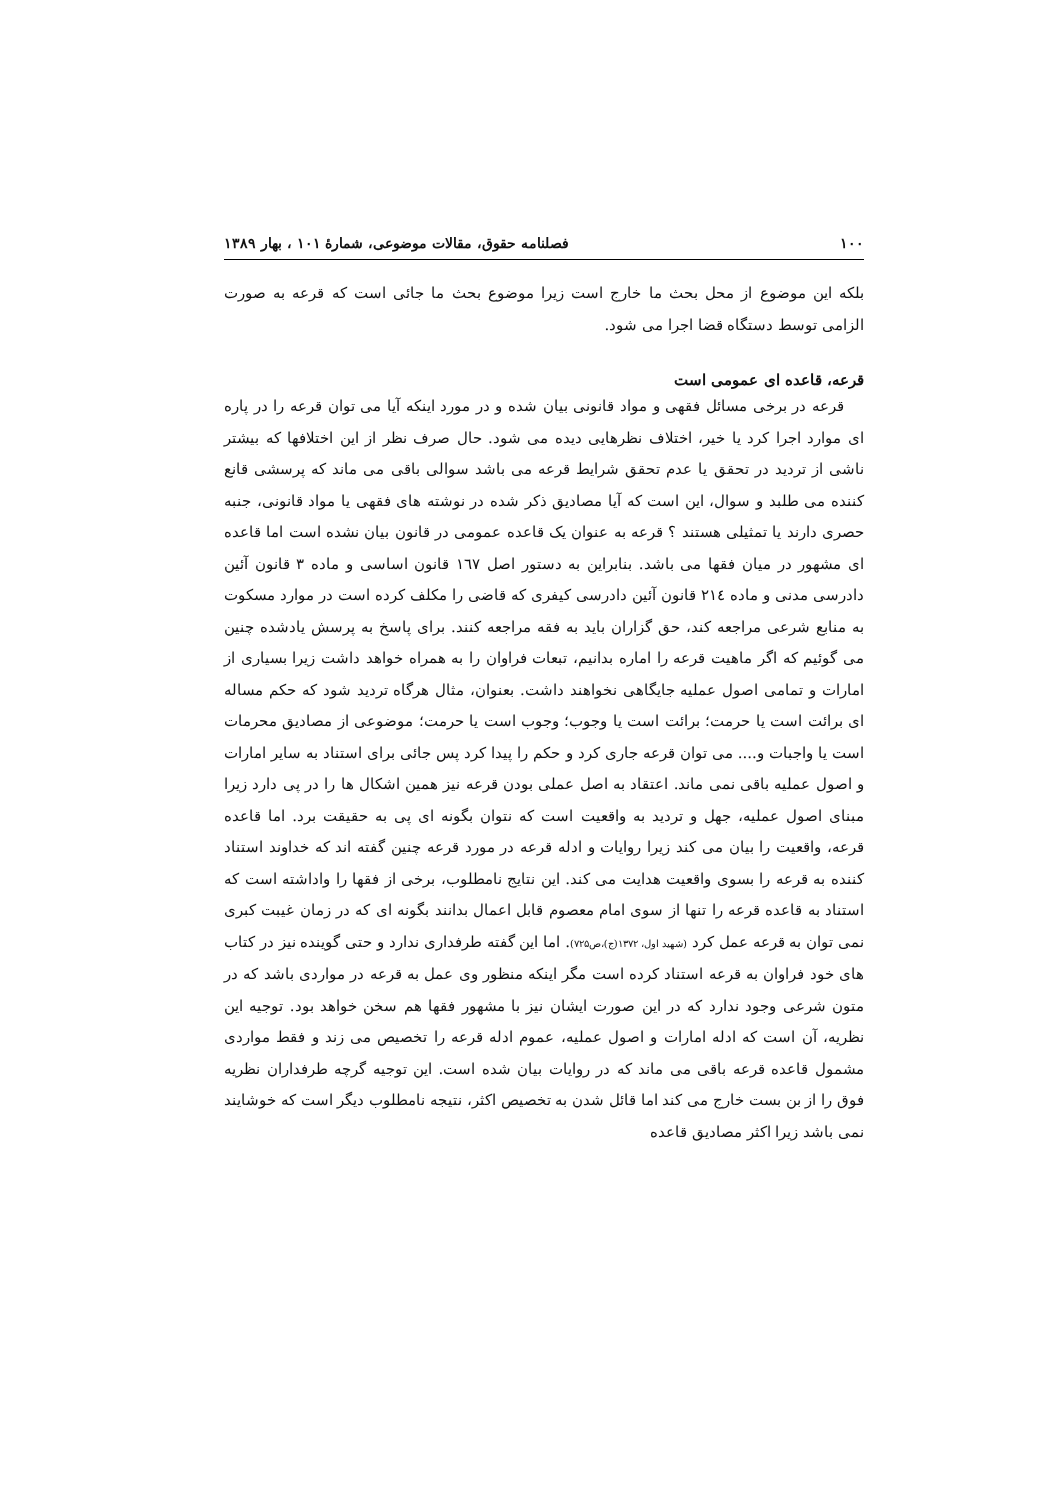۱۰۰ فصلنامه حقوق، مقالات موضوعی، شمارهٔ ۱۰۱ ، بهار ۱۳۸۹
بلکه این موضوع از محل بحث ما خارج است زیرا موضوع بحث ما جائی است که قرعه به صورت الزامی توسط دستگاه قضا اجرا می شود.
قرعه، قاعده ای عمومی است
قرعه در برخی مسائل فقهی و مواد قانونی بیان شده و در مورد اینکه آیا می توان قرعه را در پاره ای موارد اجرا کرد یا خیر، اختلاف نظرهایی دیده می شود. حال صرف نظر از این اختلافها که بیشتر ناشی از تردید در تحقق یا عدم تحقق شرایط قرعه می باشد سوالی باقی می ماند که پرسشی قانع کننده می طلبد و سوال، این است که آیا مصادیق ذکر شده در نوشته های فقهی یا مواد قانونی، جنبه حصری دارند یا تمثیلی هستند ؟ قرعه به عنوان یک قاعده عمومی در قانون بیان نشده است اما قاعده ای مشهور در میان فقها می باشد. بنابراین به دستور اصل ۱٦۷ قانون اساسی و ماده ۳ قانون آئین دادرسی مدنی و ماده ۲۱٤ قانون آئین دادرسی کیفری که قاضی را مکلف کرده است در موارد مسکوت به منابع شرعی مراجعه کند، حق گزاران باید به فقه مراجعه کنند. برای پاسخ به پرسش یادشده چنین می گوئیم که اگر ماهیت قرعه را اماره بدانیم، تبعات فراوان را به همراه خواهد داشت زیرا بسیاری از امارات و تمامی اصول عملیه جایگاهی نخواهند داشت. بعنوان، مثال هرگاه تردید شود که حکم مساله ای برائت است یا حرمت؛ برائت است یا وجوب؛ وجوب است یا حرمت؛ موضوعی از مصادیق محرمات است یا واجبات و.... می توان قرعه جاری کرد و حکم را پیدا کرد پس جائی برای استناد به سایر امارات و اصول عملیه باقی نمی ماند. اعتقاد به اصل عملی بودن قرعه نیز همین اشکال ها را در پی دارد زیرا مبنای اصول عملیه، جهل و تردید به واقعیت است که نتوان بگونه ای پی به حقیقت برد. اما قاعده قرعه، واقعیت را بیان می کند زیرا روایات و ادله قرعه در مورد قرعه چنین گفته اند که خداوند استناد کننده به قرعه را بسوی واقعیت هدایت می کند. این نتایج نامطلوب، برخی از فقها را واداشته است که استناد به قاعده قرعه را تنها از سوی امام معصوم قابل اعمال بدانند بگونه ای که در زمان غیبت کبری نمی توان به قرعه عمل کرد (شهید اول، ۱۳۷۲(ج)،ص۷۲۵). اما این گفته طرفداری ندارد و حتی گوینده نیز در کتاب های خود فراوان به قرعه استناد کرده است مگر اینکه منظور وی عمل به قرعه در مواردی باشد که در متون شرعی وجود ندارد که در این صورت ایشان نیز با مشهور فقها هم سخن خواهد بود. توجیه این نظریه، آن است که ادله امارات و اصول عملیه، عموم ادله قرعه را تخصیص می زند و فقط مواردی مشمول قاعده قرعه باقی می ماند که در روایات بیان شده است. این توجیه گرچه طرفداران نظریه فوق را از بن بست خارج می کند اما قائل شدن به تخصیص اکثر، نتیجه نامطلوب دیگر است که خوشایند نمی باشد زیرا اکثر مصادیق قاعده